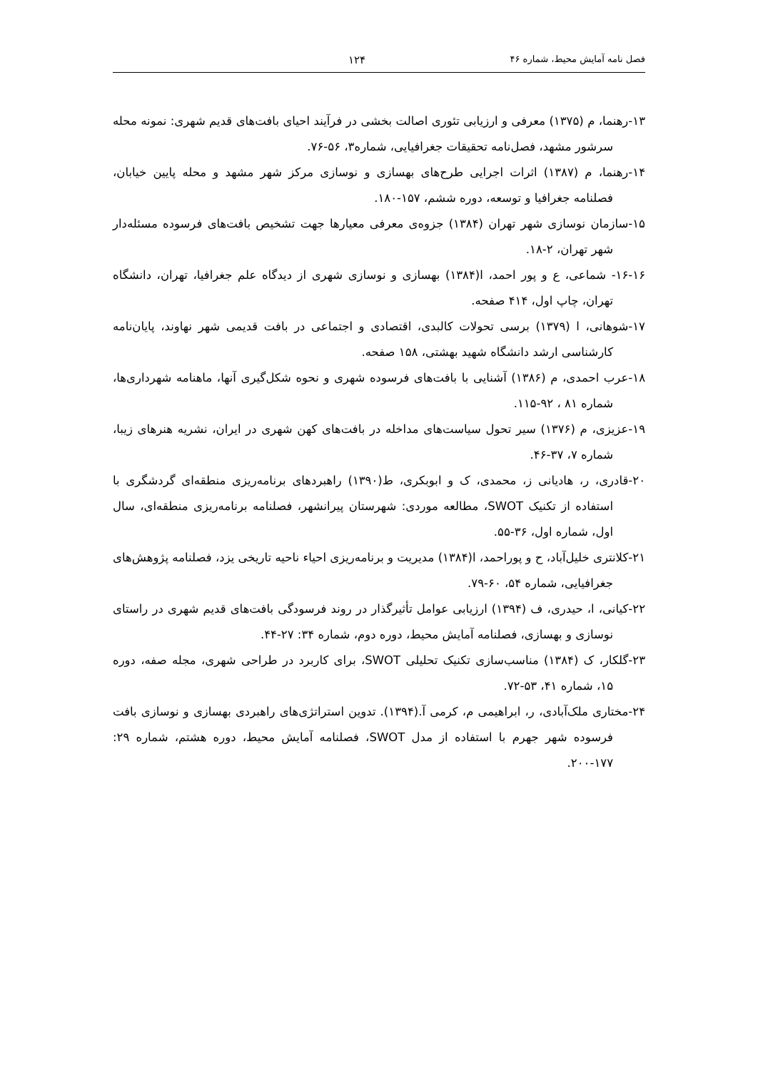فصل نامه آمایش محیط، شماره ۴۶ ۱۲۴
۱۳-رهنما، م (۱۳۷۵) معرفی و ارزیابی تئوری اصالت بخشی در فرآیند احیای بافت‌های قدیم شهری: نمونه محله سرشور مشهد، فصل‌نامه تحقیقات جغرافیایی، شماره۳، ۵۶-۷۶.
۱۴-رهنما، م (۱۳۸۷) اثرات اجرایی طرح‌های بهسازی و نوسازی مرکز شهر مشهد و محله پایین خیابان، فصلنامه جغرافیا و توسعه، دوره ششم، ۱۵۷-۱۸۰.
۱۵-سازمان نوسازی شهر تهران (۱۳۸۴) جزوه‌ی معرفی معیارها جهت تشخیص بافت‌های فرسوده مسئله‌دار شهر تهران، ۲-۱۸.
۱۶-۱۶- شماعی، ع و پور احمد، ا(۱۳۸۴) بهسازی و نوسازی شهری از دیدگاه علم جغرافیا، تهران، دانشگاه تهران، چاپ اول، ۴۱۴ صفحه.
۱۷-شوهانی، ا (۱۳۷۹) برسی تحولات کالبدی، اقتصادی و اجتماعی در بافت قدیمی شهر نهاوند، پایان‌نامه کارشناسی ارشد دانشگاه شهید بهشتی، ۱۵۸ صفحه.
۱۸-عرب احمدی، م (۱۳۸۶) آشنایی با بافت‌های فرسوده شهری و نحوه شکل‌گیری آنها، ماهنامه شهرداری‌ها، شماره ۸۱ ، ۹۲-۱۱۵.
۱۹-عزیزی، م (۱۳۷۶) سیر تحول سیاست‌های مداخله در بافت‌های کهن شهری در ایران، نشریه هنرهای زیبا، شماره ۷، ۳۷-۴۶.
۲۰-قادری، ر، هادیانی ز، محمدی، ک و ابوبکری، ط(۱۳۹۰) راهبردهای برنامه‌ریزی منطقه‌ای گردشگری با استفاده از تکنیک SWOT، مطالعه موردی: شهرستان پیرانشهر، فصلنامه برنامه‌ریزی منطقه‌ای، سال اول، شماره اول، ۳۶-۵۵.
۲۱-کلانتری خلیل‌آباد، ح و پوراحمد، ا(۱۳۸۴) مدیریت و برنامه‌ریزی احیاء ناحیه تاریخی یزد، فصلنامه پژوهش‌های جغرافیایی، شماره ۵۴، ۶۰-۷۹.
۲۲-کیانی، ا، حیدری، ف (۱۳۹۴) ارزیابی عوامل تأثیرگذار در روند فرسودگی بافت‌های قدیم شهری در راستای نوسازی و بهسازی، فصلنامه آمایش محیط، دوره دوم، شماره ۳۴: ۲۷-۴۴.
۲۳-گلکار، ک (۱۳۸۴) مناسب‌سازی تکنیک تحلیلی SWOT، برای کاربرد در طراحی شهری، مجله صفه، دوره ۱۵، شماره ۴۱، ۵۳-۷۲.
۲۴-مختاری ملک‌آبادی، ر، ابراهیمی م، کرمی آ.(۱۳۹۴). تدوین استراتژی‌های راهبردی بهسازی و نوسازی بافت فرسوده شهر جهرم با استفاده از مدل SWOT، فصلنامه آمایش محیط، دوره هشتم، شماره ۲۹: ۱۷۷-۲۰۰.